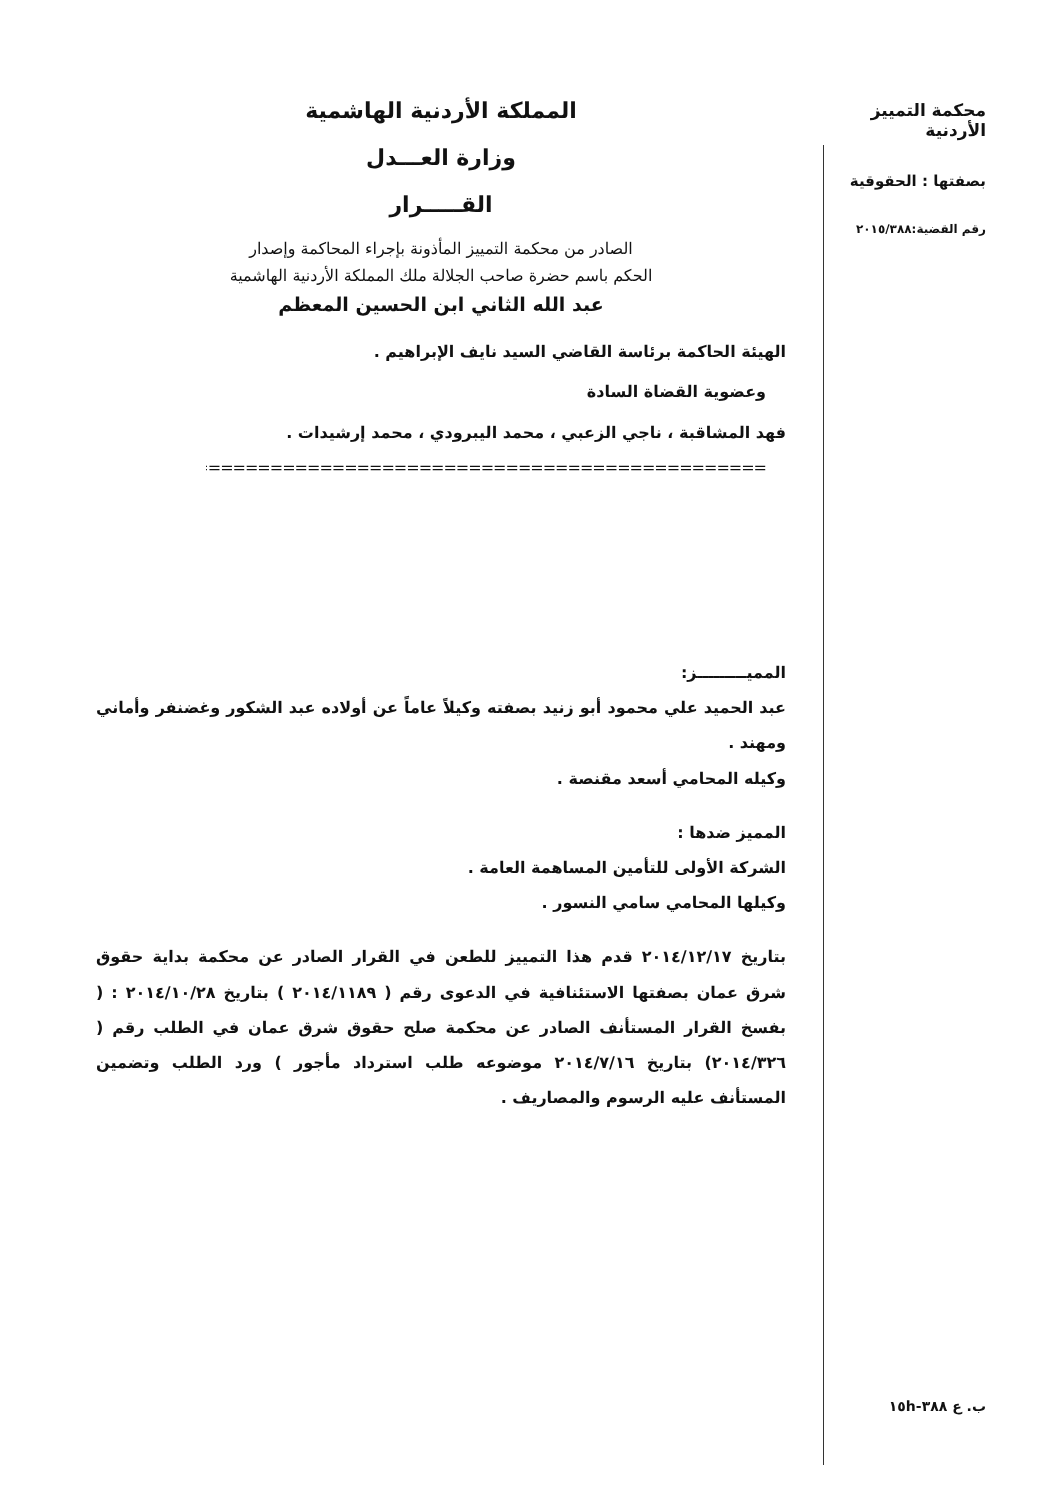محكمة التمييز الأردنية
بصفتها : الحقوقية
رقم القضية:٢٠١٥/٣٨٨
المملكة الأردنية الهاشمية
وزارة العـــدل
القـــــرار
الصادر من محكمة التمييز المأذونة بإجراء المحاكمة وإصدار
الحكم باسم حضرة صاحب الجلالة ملك المملكة الأردنية الهاشمية
عبد الله الثاني ابن الحسين المعظم
الهيئة الحاكمة برئاسة القاضي السيد نايف الإبراهيم .
وعضوية القضاة السادة
فهد المشاقبة ، ناجي الزعبي ، محمد اليبرودي ، محمد إرشيدات .
==============================================
المميـــــــــز:
عبد الحميد علي محمود أبو زنيد بصفته وكيلاً عاماً عن أولاده عبد الشكور وغضنفر وأماني ومهند .
وكيله المحامي أسعد مقنصة .
المميز ضدها :
الشركة الأولى للتأمين المساهمة العامة .
وكيلها المحامي سامي النسور .
بتاريخ ٢٠١٤/١٢/١٧ قدم هذا التمييز للطعن في القرار الصادر عن محكمة بداية حقوق شرق عمان بصفتها الاستئنافية في الدعوى رقم ( ٢٠١٤/١١٨٩ ) بتاريخ ٢٠١٤/١٠/٢٨ : ( بفسخ القرار المستأنف الصادر عن محكمة صلح حقوق شرق عمان في الطلب رقم ( ٢٠١٤/٣٢٦) بتاريخ ٢٠١٤/٧/١٦ موضوعه طلب استرداد مأجور ) ورد الطلب وتضمين المستأنف عليه الرسوم والمصاريف .
ب. ع ٣٨٨-١٥h